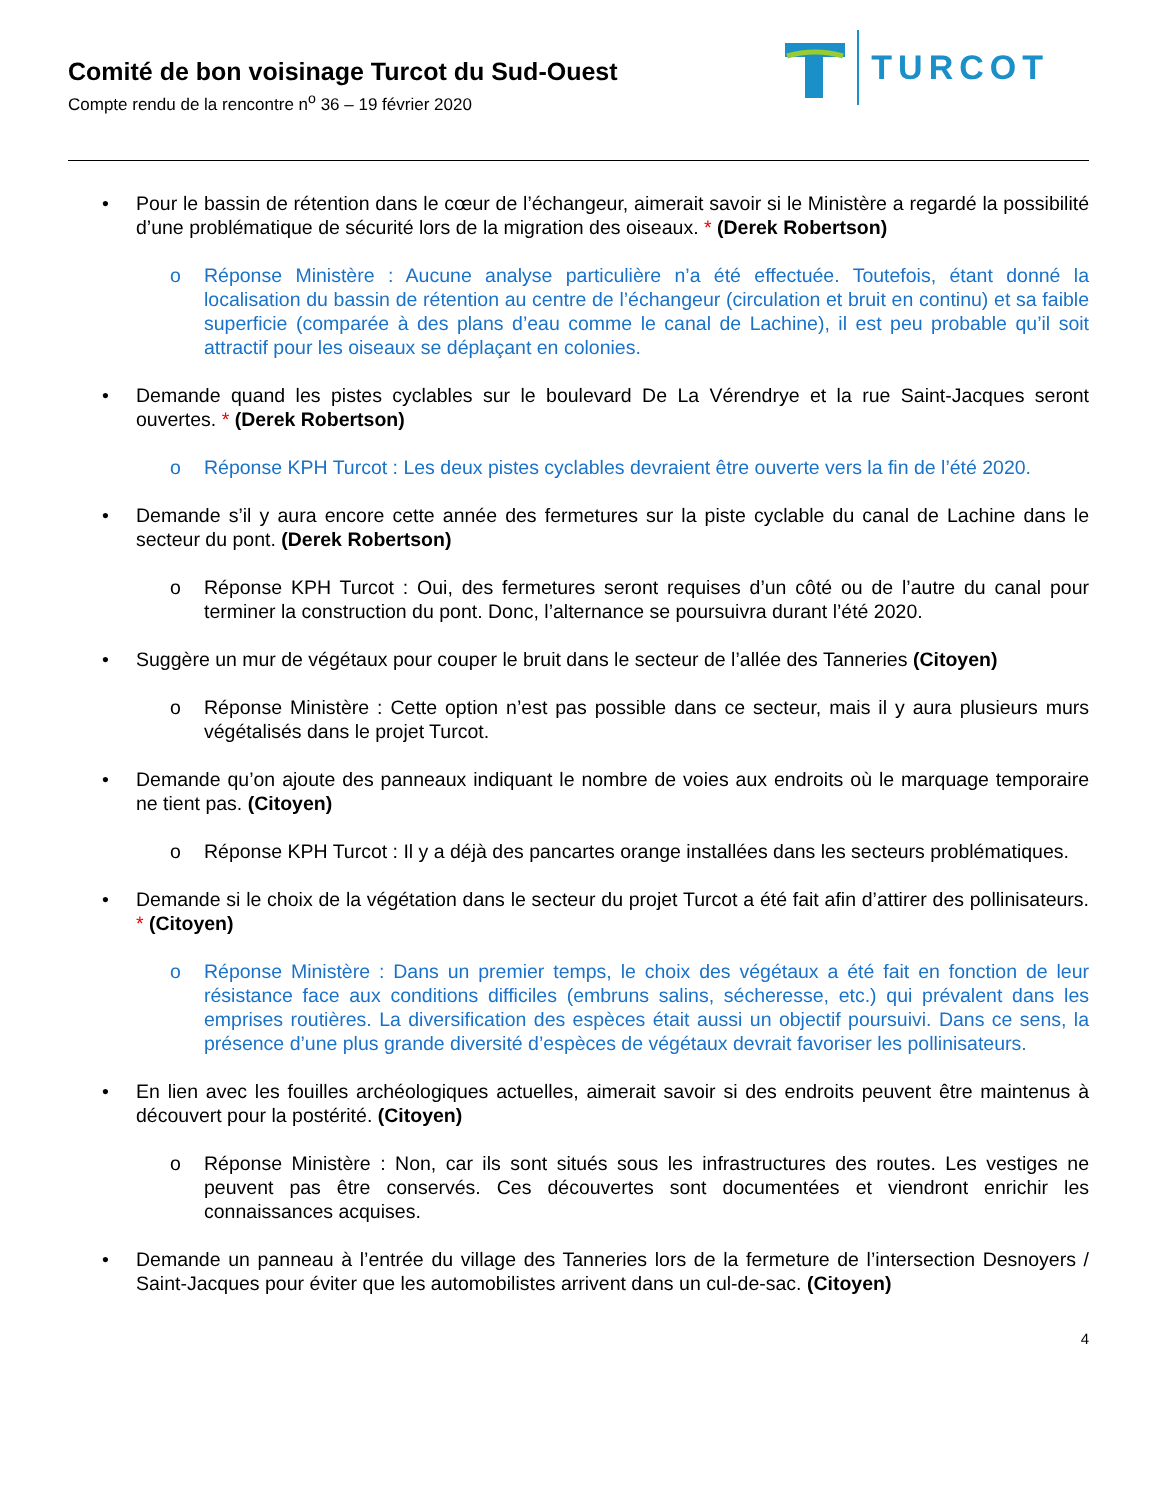Comité de bon voisinage Turcot du Sud-Ouest
Compte rendu de la rencontre n<sup>o</sup> 36 – 19 février 2020
TURCOT
• Pour le bassin de rétention dans le cœur de l’échangeur, aimerait savoir si le Ministère a regardé la possibilité d’une problématique de sécurité lors de la migration des oiseaux. * (Derek Robertson)
o Réponse Ministère : Aucune analyse particulière n’a été effectuée. Toutefois, étant donné la localisation du bassin de rétention au centre de l’échangeur (circulation et bruit en continu) et sa faible superficie (comparée à des plans d’eau comme le canal de Lachine), il est peu probable qu’il soit attractif pour les oiseaux se déplaçant en colonies.
• Demande quand les pistes cyclables sur le boulevard De La Vérendrye et la rue Saint-Jacques seront ouvertes. * (Derek Robertson)
o Réponse KPH Turcot : Les deux pistes cyclables devraient être ouverte vers la fin de l’été 2020.
• Demande s’il y aura encore cette année des fermetures sur la piste cyclable du canal de Lachine dans le secteur du pont. (Derek Robertson)
o Réponse KPH Turcot : Oui, des fermetures seront requises d’un côté ou de l’autre du canal pour terminer la construction du pont. Donc, l’alternance se poursuivra durant l’été 2020.
• Suggère un mur de végétaux pour couper le bruit dans le secteur de l’allée des Tanneries (Citoyen)
o Réponse Ministère : Cette option n’est pas possible dans ce secteur, mais il y aura plusieurs murs végétalisés dans le projet Turcot.
• Demande qu’on ajoute des panneaux indiquant le nombre de voies aux endroits où le marquage temporaire ne tient pas. (Citoyen)
o Réponse KPH Turcot : Il y a déjà des pancartes orange installées dans les secteurs problématiques.
• Demande si le choix de la végétation dans le secteur du projet Turcot a été fait afin d’attirer des pollinisateurs. * (Citoyen)
o Réponse Ministère : Dans un premier temps, le choix des végétaux a été fait en fonction de leur résistance face aux conditions difficiles (embruns salins, sécheresse, etc.) qui prévalent dans les emprises routières. La diversification des espèces était aussi un objectif poursuivi. Dans ce sens, la présence d’une plus grande diversité d’espèces de végétaux devrait favoriser les pollinisateurs.
• En lien avec les fouilles archéologiques actuelles, aimerait savoir si des endroits peuvent être maintenus à découvert pour la postérité. (Citoyen)
o Réponse Ministère : Non, car ils sont situés sous les infrastructures des routes. Les vestiges ne peuvent pas être conservés. Ces découvertes sont documentées et viendront enrichir les connaissances acquises.
• Demande un panneau à l’entrée du village des Tanneries lors de la fermeture de l’intersection Desnoyers / Saint-Jacques pour éviter que les automobilistes arrivent dans un cul-de-sac. (Citoyen)
4